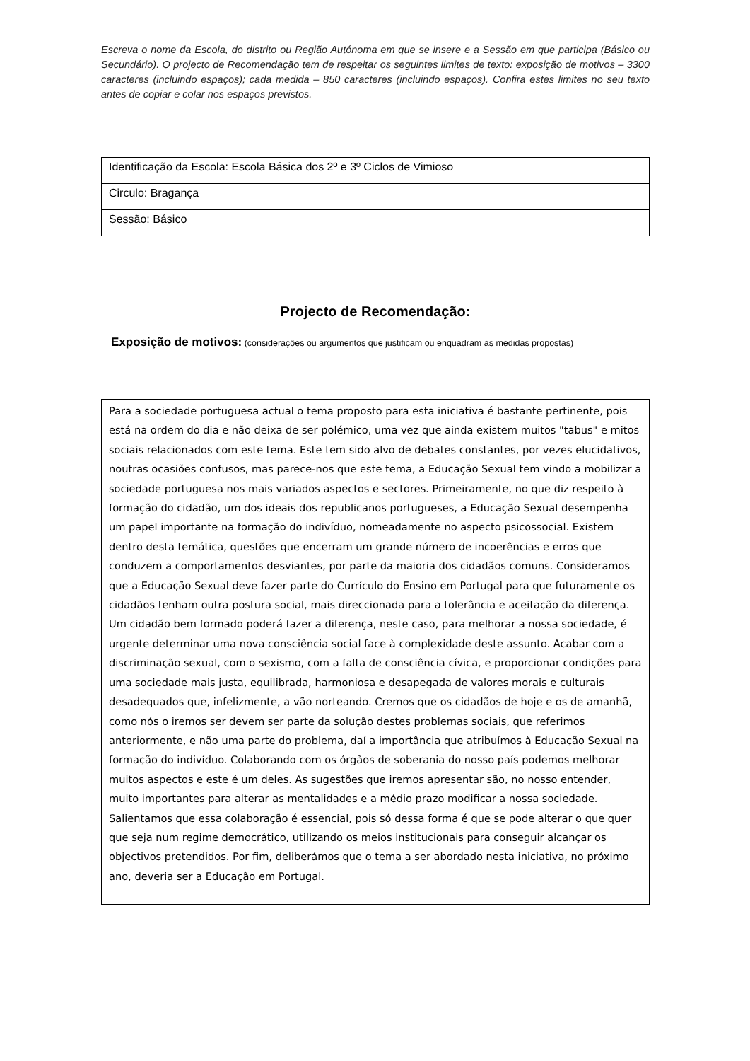Escreva o nome da Escola, do distrito ou Região Autónoma em que se insere e a Sessão em que participa (Básico ou Secundário). O projecto de Recomendação tem de respeitar os seguintes limites de texto: exposição de motivos – 3300 caracteres (incluindo espaços); cada medida – 850 caracteres (incluindo espaços). Confira estes limites no seu texto antes de copiar e colar nos espaços previstos.
| Identificação da Escola: Escola Básica dos 2º e 3º Ciclos de Vimioso |
| Circulo: Bragança |
| Sessão: Básico |
Projecto de Recomendação:
Exposição de motivos: (considerações ou argumentos que justificam ou enquadram as medidas propostas)
Para a sociedade portuguesa actual o tema proposto para esta iniciativa é bastante pertinente, pois está na ordem do dia e não deixa de ser polémico, uma vez que ainda existem muitos "tabus" e mitos sociais relacionados com este tema. Este tem sido alvo de debates constantes, por vezes elucidativos, noutras ocasiões confusos, mas parece-nos que este tema, a Educação Sexual tem vindo a mobilizar a sociedade portuguesa nos mais variados aspectos e sectores. Primeiramente, no que diz respeito à formação do cidadão, um dos ideais dos republicanos portugueses, a Educação Sexual desempenha um papel importante na formação do indivíduo, nomeadamente no aspecto psicossocial. Existem dentro desta temática, questões que encerram um grande número de incoerências e erros que conduzem a comportamentos desviantes, por parte da maioria dos cidadãos comuns. Consideramos que a Educação Sexual deve fazer parte do Currículo do Ensino em Portugal para que futuramente os cidadãos tenham outra postura social, mais direccionada para a tolerância e aceitação da diferença. Um cidadão bem formado poderá fazer a diferença, neste caso, para melhorar a nossa sociedade, é urgente determinar uma nova consciência social face à complexidade deste assunto. Acabar com a discriminação sexual, com o sexismo, com a falta de consciência cívica, e proporcionar condições para uma sociedade mais justa, equilibrada, harmoniosa e desapegada de valores morais e culturais desadequados que, infelizmente, a vão norteando. Cremos que os cidadãos de hoje e os de amanhã, como nós o iremos ser devem ser parte da solução destes problemas sociais, que referimos anteriormente, e não uma parte do problema, daí a importância que atribuímos à Educação Sexual na formação do indivíduo. Colaborando com os órgãos de soberania do nosso país podemos melhorar muitos aspectos e este é um deles. As sugestões que iremos apresentar são, no nosso entender, muito importantes para alterar as mentalidades e a médio prazo modificar a nossa sociedade. Salientamos que essa colaboração é essencial, pois só dessa forma é que se pode alterar o que quer que seja num regime democrático, utilizando os meios institucionais para conseguir alcançar os objectivos pretendidos. Por fim, deliberámos que o tema a ser abordado nesta iniciativa, no próximo ano, deveria ser a Educação em Portugal.